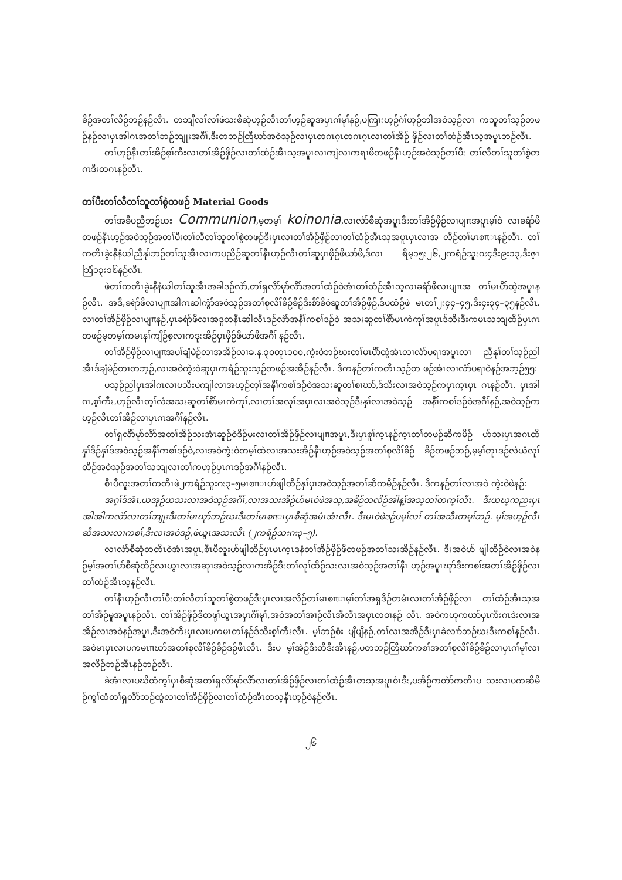ခိဉ်အတၢ်လိဉ်ဘဉ်နဉ်လီၤ. တဘျီလၢ်လၢ်ဖဲသးစိဆုံဟ့ဉ်လီၤတၢ်ဟ့ဉ်ဆူအပှၤဂၢ်မုၢ်နဉ်,ပကြၢးဟ့ဉ်ဂံၢ်ဟ့ဉ်ဘါအဝဲသ့ဉ်လၢ ကသူတၢ်သ့ဉ်တဖဉ်နဉ်လၢပှၤအါဂၤအတၢ်ဘဉ်ဘျုးအဂီၢ်,ဒီးတဘဉ်တြီဃာ်အဝဲသ့ဉ်လၢပှၤတဂၤဂ့ၤတဂၤဂ့ၤလၢတၢ်အိဉ် ဖှိဉ်လၢတၢ်ထံဉ်အီၤသ့အပူၤဘဉ်လီၤ.
တၢ်ဟ့ဉ်နီၤတၢ်အိဉ်စ့ၢ်ကီးလၢတၢ်အိဉ်ဖှိဉ်လၢတၢ်ထံဉ်အီၤသ့အပူၤလၢကျဲလၢကရၢဖိတဖဉ်နီၤဟ့ဉ်အဝဲသ့ဉ်တၢ်ပီး တၢ်လီတၢ်သူတၢ်စွဲတဂၤဒီးတဂၤနဉ်လီၤ.
တၢ်ပီးတၢ်လီတၢ်သူတၢ်စွဲတဖဉ် Material Goods
တၢ်အခီပညီဘဉ်ဃး Communion,မ့တမ့ၢ် koinonia,လၢလံာ်စီဆုံအပူၤဒီးတၢ်အိဉ်ဖှိဉ်လၢပျπအပူၤမ့ၢ်ဝဲ လၢခရံာ်ဖိတဖဉ်နီၤဟ့ဉ်အဝဲသ့ဉ်အတၢ်ပီးတၢ်လီတၢ်သူတၢ်စွဲတဖဉ်ဒီးပှၤလၢတၢ်အိဉ်ဖှိဉ်လၢတၢ်ထံဉ်အီၤသ့အပူၤပှၤလၢအ လိဉ်တၢ်မၤစπၤနဉ်လီၤ. တၢ်ကတိၤခွဲးနီနံယါညီနု၊်ဘဉ်တၢ်သူအီၤလၢကပညိဉ်ဆူတၢ်နီၤဟ့ဉ်လီၤတၢ်ဆူပှၤဖှိဉ်ဖိယာ်ဖိ,ဒ်လၢ ရိမ့၁၅း၂၆,၂ကရံဉ်သူးဂး၄ဒီး၉း၁၃,ဒီးဇ့ၤဘြံ၁၃း၁၆နဉ်လီၤ.
ဖဲတၢ်ကတိၤခွဲးနီနံယါတၢ်သူအီၤအခါဒဉ်လဲာ်,တၢ်ရှလိာ်မုာ်လိာ်အတၢ်ထံဉ်ဝဲအံၤတၢ်ထံဉ်အီၤသ့လၢခရံာ်ဖိလၢပျπအ တၢ်မၤပိာ်ထွဲအပူၤနဉ်လီၤ. အဒိ,ခရံာ်ဖိလၢပျπအါဂၤဆါကွံာ်အဝဲသ့ဉ်အတၢ်စုလိၢ်ခိဉ်ခိဉ်ဒီးစိာ်ခိဝဲဆူတၢ်အိဉ်ဖှိဉ်,ဒ်ပထံဉ်ဖဲ မၤတၢ်၂း၄၄–၄၅,ဒီး၄း၃၄–၃၅နဉ်လီၤ. လၢတၢ်အိဉ်ဖှိဉ်လၢပျπနဉ်,ပှၤခရံာ်ဖိလၢအဒူတနီၤဆါလီၤဒဉ်လဲာ်အနီၢ်ကစၢ်ဒဉ်ဝဲ အသးဆူတၢ်စိာ်မၤကဲကုၢ်အပူၤဒ်သိးဒီးကမၤသဘျထိဉ်ပှၤဂၤတဖဉ်မ့တမ့ၢ်ကမၤနၢ်ကျိဉ်စ့လၢကဒုးအိဉ်ပှၤဖှိဉ်ဖိယာ်ဖိအဂီၢ် နဉ်လီၤ.
တၢ်အိဉ်ဖှိဉ်လၢပျπအပၢ်ချံမဲဉ်လၢအအိဉ်လၢခ.န.၃၀တုၤ၁၀၀,ကွဲးဝဲဘဉ်ဃးတၢ်မၤပိာ်ထွဲအံၤလၢလံာ်ပရၢအပူၤလၢ ညီနုၢ်တၢ်သ့ဉ်ညါအီၤဒ်ချံမဲဉ်တၢတဘ့ဉ်,လၢအဝဲကွဲးဝဲဆူပှၤကရံဉ်သူးသ့ဉ်တဖဉ်အအိဉ်နဉ်လီၤ. ဒိကနဉ်တၢ်ကတိၤသ့ဉ်တ ဖဉ်အံၤလၢလံာ်ပရၢဝဲနဉ်အဘ့ဉ်၅၅:
ပသ့ဉ်ညါပှၤအါဂၤလၢပသိးပကျါလၢအဟ့ဉ်တ့ၢ်အနီၢ်ကစၢ်ဒဉ်ဝဲအသးဆူတၢ်စၢဃာ်,ဒ်သိးလၢအဝဲသ့ဉ်ကပှၤက့ၤပှၤ ဂၤနဉ်လီၤ. ပှၤအါဂၤ,စ့ၢ်ကီး,ဟ့ဉ်လီၤတ့ၢ်လံအသးဆူတၢ်စိာ်မၤကဲကုၢ်,လၢတၢ်အလုၢ်အပှၤလၢအဝဲသ့ဉ်ဒီးနှၢ်လၢအဝဲသ့ဉ် အနီၢ်ကစၢ်ဒဉ်ဝဲအဂီၢ်နဉ်,အဝဲသ့ဉ်ကဟ့ဉ်လီၤတၢ်အီဉ်လၢပှၤဂၤအဂီၢ်နဉ်လီၤ.
တၢ်ရှလိာ်မုာ်လိာ်အတၢ်အိဉ်သးအံၤဆူဉ်ဝဲဒိဉ်မးလၢတၢ်အိဉ်ဖှိဉ်လၢပျπအပူၤ,ဒီးပှၤစူၢ်က့ၤနဉ်က့ၤတၢ်တဖဉ်ဆိကမိဉ် ဟ်သးပှၤအဂၤထိနှၢ်ဒိဉ်နှၢ်ဒ်အဝဲသ့ဉ်အနီၢ်ကစၢ်ဒဉ်ဝဲ,လၢအဝဲကွဲးဝဲတမ့ၢ်ထဲလၢအသးအိဉ်နီၤဟ့ဉ်အဝဲသ့ဉ်အတၢ်စုလိၢ်ခိဉ် ခိဉ်တဖဉ်ဘဉ်,မ့မ့ၢ်တုၤဒဉ်လဲယံလုၢ်ထိဉ်အဝဲသ့ဉ်အတၢ်သဘျလၢတၢ်ကဟ့ဉ်ပှၤဂၤဒဉ်အဂီၢ်နဉ်လီၤ.
စီၤပီလူးအတၢ်ကတိၤဖဲ၂ကရံဉ်သူးဂး၃–၅မၤစπၤပာ်ဖျါထိဉ်နှၢ်ပှၤအဝဲသ့ဉ်အတၢ်ဆိကမိဉ်နဉ်လီၤ. ဒိကနဉ်တၢ်လၢအဝဲ ကွဲးဝဲဖဲနဉ်:
အဂ့ၢ်ဒ်အံၤ,ယအုဉ်ယသးလၢအဝဲသ့ဉ်အဂီၢ်,လၢအသးအိဉ်ဟ်မၤဝဲဖဲအသ့,အခိဉ်တလိဉ်အါန့ၢ်အသ့တၢ်တက့ၢ်လီၤ. ဒီးယဃ့ကညးပှၤအါအါကလဲာ်လၢတၢ်ဘျုးဒီးတၢ်မၤဃုာ်ဘဉ်ဃးဒီးတၢ်မၤစπၤပှၤစီဆုံအမံၤအံၤလီၤ. ဒီးမၤဝဲဖဲဒဉ်ပမ့ၢ်လၢ် တၢ်အသီးတမ့ၢ်ဘဉ်. မ့ၢ်အဟ့ဉ်လီၤဆိအသးလၢကစၢ်,ဒီးလၢအဝဲဒဉ်,ဖဲယွၤအသးလီၤ (၂ကရံဉ်သးဂး၃–၅).
လၢလံာ်စီဆုံတတိၤဝဲအံၤအပူၤ,စီၤပီလူးပာ်ဖျါထိဉ်ပှၤမၤက့ၤဒနံတၢ်အိဉ်ဖှိဉ်ဖိတဖဉ်အတၢ်သးအိဉ်နဉ်လီၤ. ဒီးအဝဲပာ် ဖျါထိဉ်ဝဲလၢအဝဲနဉ်မ့ၢ်အတၢ်ပာ်စီဆုံထိဉ်လၢယွၤလၢအဆုၢအဝဲသ့ဉ်လၢကအိဉ်ဒီးတၢ်လုၢ်ထိဉ်သးလၢအဝဲသ့ဉ်အတၢ်နီၤ ဟ့ဉ်အပူၤဃုာ်ဒီးကစၢ်အတၢ်အိဉ်ဖှိဉ်လၢတၢ်ထံဉ်အီၤသ့နဉ်လီၤ.
တၢ်နီၤဟ့ဉ်လီၤတၢ်ပီးတၢ်လီတၢ်သူတၢ်စွဲတဖဉ်ဒီးပှၤလၢအလိဉ်တၢ်မၤစπၤမ့ၢ်တၢ်အရှဒိဉ်တမံၤလၢတၢ်အိဉ်ဖှိဉ်လၢ တၢ်ထံဉ်အီၤသ့အတၢ်အိဉ်မူအပူၤနဉ်လီၤ. တၢ်အိဉ်ဖှိဉ်ဒိတဖု့ၢ်ယွၤအပှၤဂီၢ်မုၢ်,အဝဲအတၢ်အၢဉ်လီၤအီလီၤအပှၤတဝၢနဉ် လီၤ. အဝဲကဟုကယာ်ပှၤကီးဂၤဒဲးလၢအအိဉ်လၢအဝဲနဉ်အပူၤ,ဒီးအဝဲကိးပှၤလၢပကမၤတၢ်နဉ်ဒ်သိးစ့ၢ်ကီးလီၤ. မ့ၢ်ဘဉ်စံး ပျိပျိနဉ်,တၢ်လၢအအိဉ်ဒီးပှၤခဲလၢာ်ဘဉ်ဃးဒီးကစၢ်နဉ်လီၤ. အဝဲမၤပှၤလၢပကမၤπဃာ်အတၢ်စုလိၢ်ခိဉ်ခိဉ်ဒဉ်ဖိၤလီၤ. ဒီးပ မ့ၢ်အဲဉ်ဒီးတီဒီးအီၤနဉ်,ပတဘဉ်တြီဃာ်ကစၢ်အတၢ်စုလိၢ်ခိဉ်ခိဉ်လၢပှၤဂၢ်မုၢ်လၢအလိဉ်ဘဉ်အီၤနဉ်ဘဉ်လီၤ.
ခဲအံၤလၢပဃိထံကွၢ်ပှၤစီဆုံအတၢ်ရှလိာ်မုာ်လိာ်လၢတၢ်အိဉ်ဖှိဉ်လၢတၢ်ထံဉ်အီၤတသ့အပူၤဝံၤဒီး,ပအိဉ်ကတဲာ်ကတိၤပ သးလၢပကဆိမိဉ်ကွၢ်ထံတၢ်ရှလိာ်ဘဉ်ထွဲလၢတၢ်အိဉ်ဖှိဉ်လၢတၢ်ထံဉ်အီၤတသ့နီၤဟ့ဉ်ဝဲနဉ်လီၤ.
၂၆